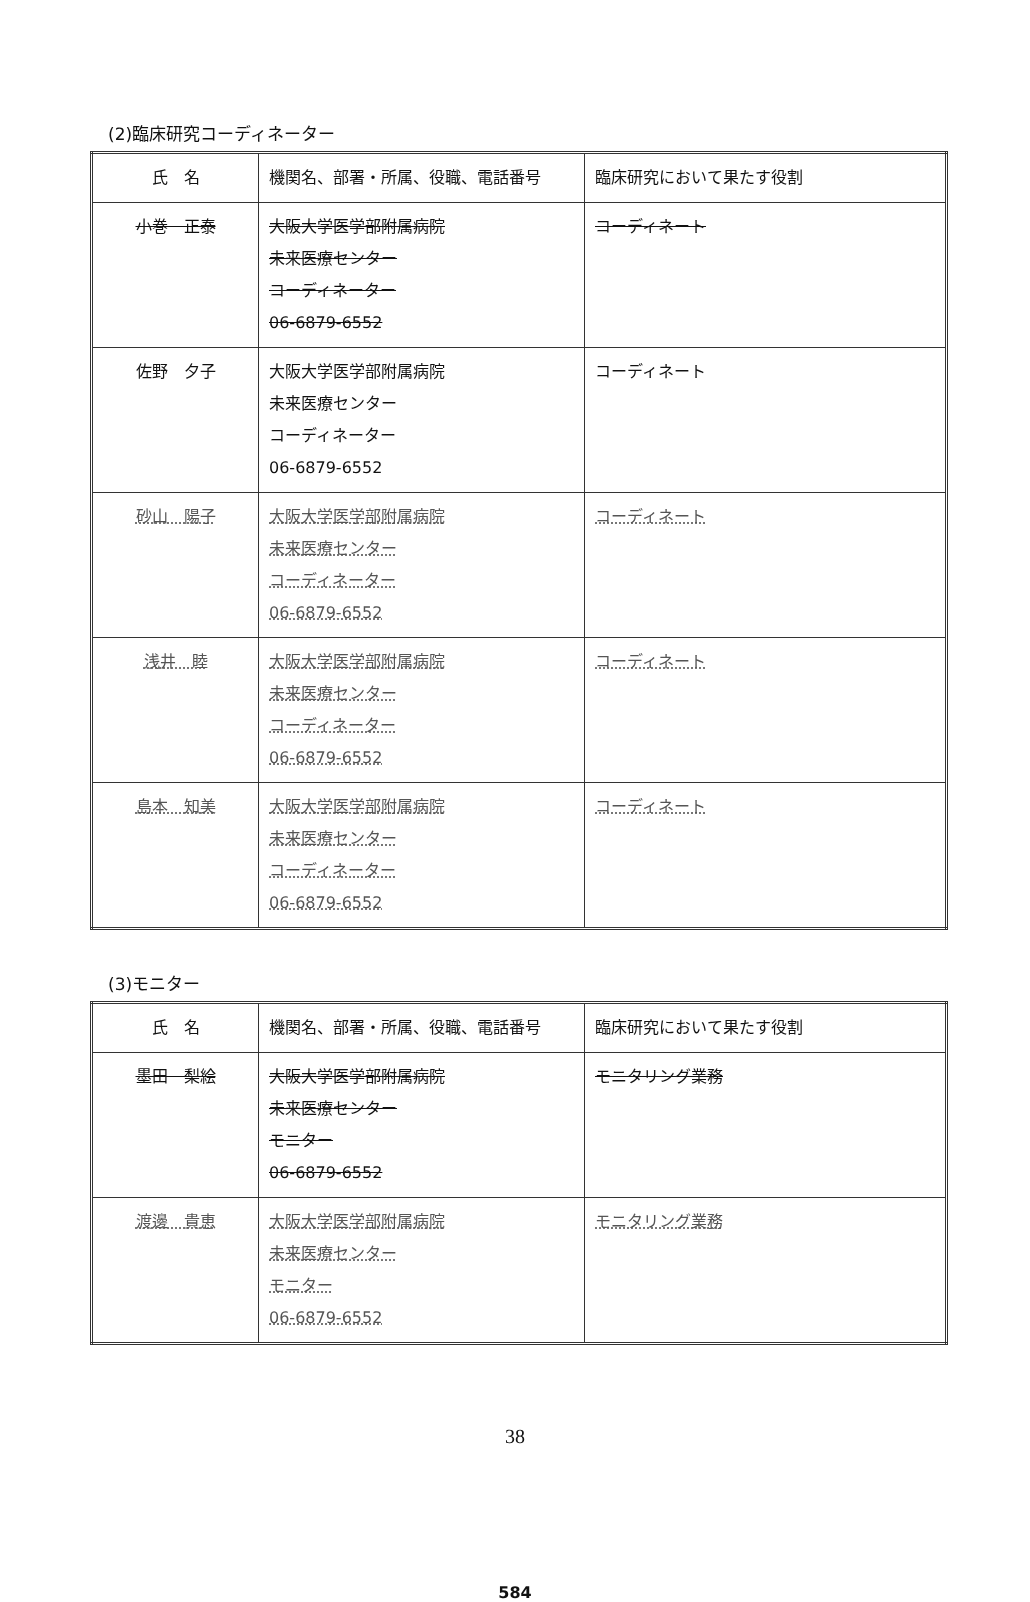(2)臨床研究コーディネーター
| 氏 名 | 機関名、部署・所属、役職、電話番号 | 臨床研究において果たす役割 |
| --- | --- | --- |
| 小巻 正泰 | 大阪大学医学部附属病院 未来医療センター コーディネーター 06-6879-6552 | コーディネート |
| 佐野 夕子 | 大阪大学医学部附属病院 未来医療センター コーディネーター 06-6879-6552 | コーディネート |
| 砂山 陽子 | 大阪大学医学部附属病院 未来医療センター コーディネーター 06-6879-6552 | コーディネート |
| 浅井 睦 | 大阪大学医学部附属病院 未来医療センター コーディネーター 06-6879-6552 | コーディネート |
| 島本 知美 | 大阪大学医学部附属病院 未来医療センター コーディネーター 06-6879-6552 | コーディネート |
(3)モニター
| 氏 名 | 機関名、部署・所属、役職、電話番号 | 臨床研究において果たす役割 |
| --- | --- | --- |
| 墨田 梨絵 | 大阪大学医学部附属病院 未来医療センター モニター 06-6879-6552 | モニタリング業務 |
| 渡邊 貴恵 | 大阪大学医学部附属病院 未来医療センター モニター 06-6879-6552 | モニタリング業務 |
38
584